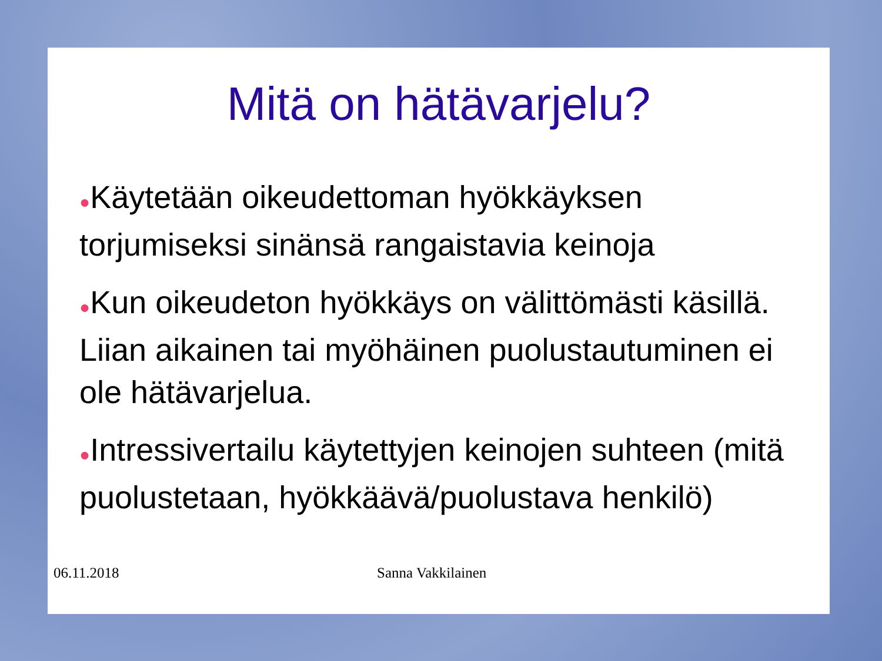Mitä on hätävarjelu?
●Käytetään oikeudettoman hyökkäyksen torjumiseksi sinänsä rangaistavia keinoja
●Kun oikeudeton hyökkäys on välittömästi käsillä. Liian aikainen tai myöhäinen puolustautuminen ei ole hätävarjelua.
●Intressivertailu käytettyjen keinojen suhteen (mitä puolustetaan, hyökkäävä/puolustava henkilö)
06.11.2018 Sanna Vakkilainen